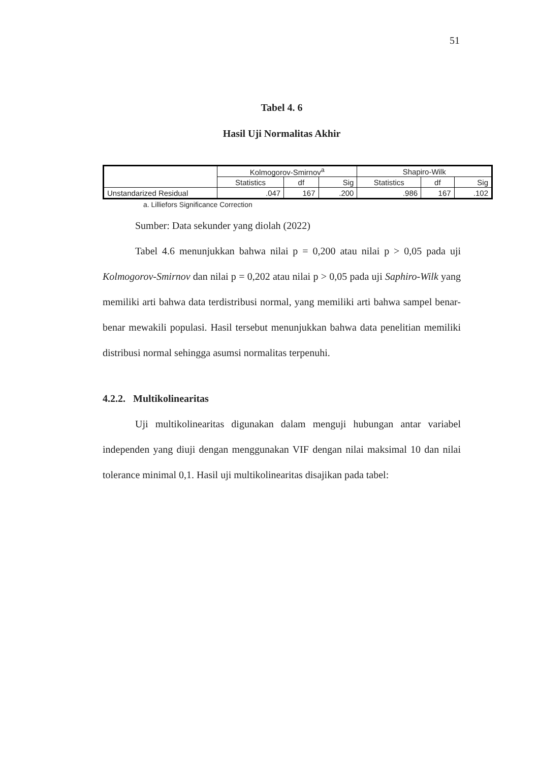51
Tabel 4. 6
Hasil Uji Normalitas Akhir
| | Kolmogorov-Smirnov<sup>a</sup> | | | Shapiro-Wilk | | |
| | Statistics | df | Sig | Statistics | df | Sig |
| Unstandarized Residual | .047 | 167 | .200 | .986 | 167 | .102 |
a. Lilliefors Significance Correction
Sumber: Data sekunder yang diolah (2022)
Tabel 4.6 menunjukkan bahwa nilai p = 0,200 atau nilai p > 0,05 pada uji Kolmogorov-Smirnov dan nilai p = 0,202 atau nilai p > 0,05 pada uji Saphiro-Wilk yang memiliki arti bahwa data terdistribusi normal, yang memiliki arti bahwa sampel benar-benar mewakili populasi. Hasil tersebut menunjukkan bahwa data penelitian memiliki distribusi normal sehingga asumsi normalitas terpenuhi.
4.2.2. Multikolinearitas
Uji multikolinearitas digunakan dalam menguji hubungan antar variabel independen yang diuji dengan menggunakan VIF dengan nilai maksimal 10 dan nilai tolerance minimal 0,1. Hasil uji multikolinearitas disajikan pada tabel: